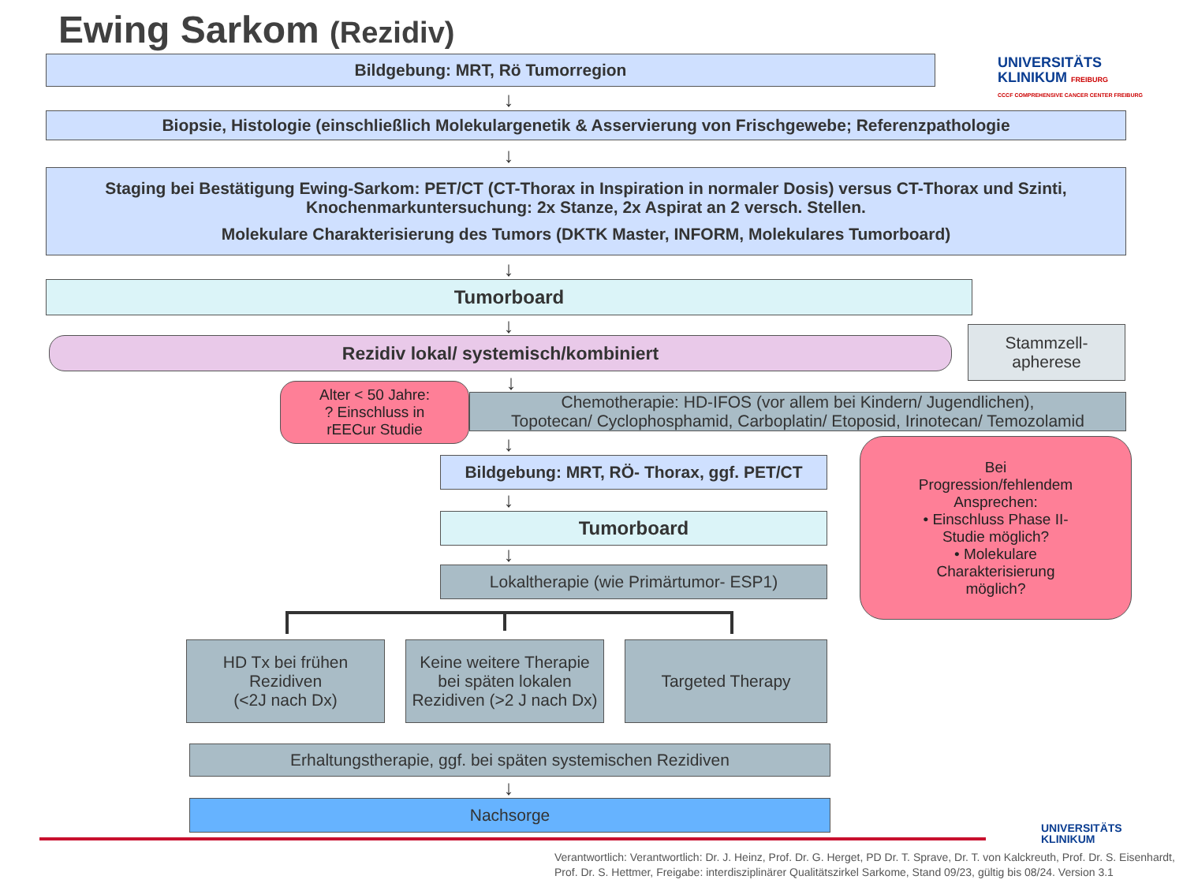Ewing Sarkom (Rezidiv)
UNIVERSITÄTS
KLINIKUM FREIBURG
CCCF COMPREHENSIVE CANCER CENTER FREIBURG
Bildgebung: MRT, Rö Tumorregion
↓
Biopsie, Histologie (einschließlich Molekulargenetik & Asservierung von Frischgewebe; Referenzpathologie
↓
Staging bei Bestätigung Ewing-Sarkom: PET/CT (CT-Thorax in Inspiration in normaler Dosis) versus CT-Thorax und Szinti,
Knochenmarkuntersuchung: 2x Stanze, 2x Aspirat an 2 versch. Stellen.
Molekulare Charakterisierung des Tumors (DKTK Master, INFORM, Molekulares Tumorboard)
↓
Tumorboard
↓
Rezidiv lokal/ systemisch/kombiniert
Stammzell-
apherese
↓
Alter < 50 Jahre:
? Einschluss in
rEECur Studie
Chemotherapie: HD-IFOS (vor allem bei Kindern/ Jugendlichen),
Topotecan/ Cyclophosphamid, Carboplatin/ Etoposid, Irinotecan/ Temozolamid
↓
Bildgebung: MRT, RÖ- Thorax, ggf. PET/CT
Bei
Progression/fehlendem
Ansprechen:
• Einschluss Phase II-
Studie möglich?
• Molekulare
Charakterisierung
möglich?
↓
Tumorboard
↓
Lokaltherapie (wie Primärtumor- ESP1)
HD Tx bei frühen
Rezidiven
(<2J nach Dx)
Keine weitere Therapie
bei späten lokalen
Rezidiven (>2 J nach Dx)
Targeted Therapy
Erhaltungstherapie, ggf. bei späten systemischen Rezidiven
↓
Nachsorge
UNIVERSITÄTS
KLINIKUM
Verantwortlich: Verantwortlich: Dr. J. Heinz, Prof. Dr. G. Herget, PD Dr. T. Sprave, Dr. T. von Kalckreuth, Prof. Dr. S. Eisenhardt,
Prof. Dr. S. Hettmer, Freigabe: interdisziplinärer Qualitätszirkel Sarkome, Stand 09/23, gültig bis 08/24. Version 3.1